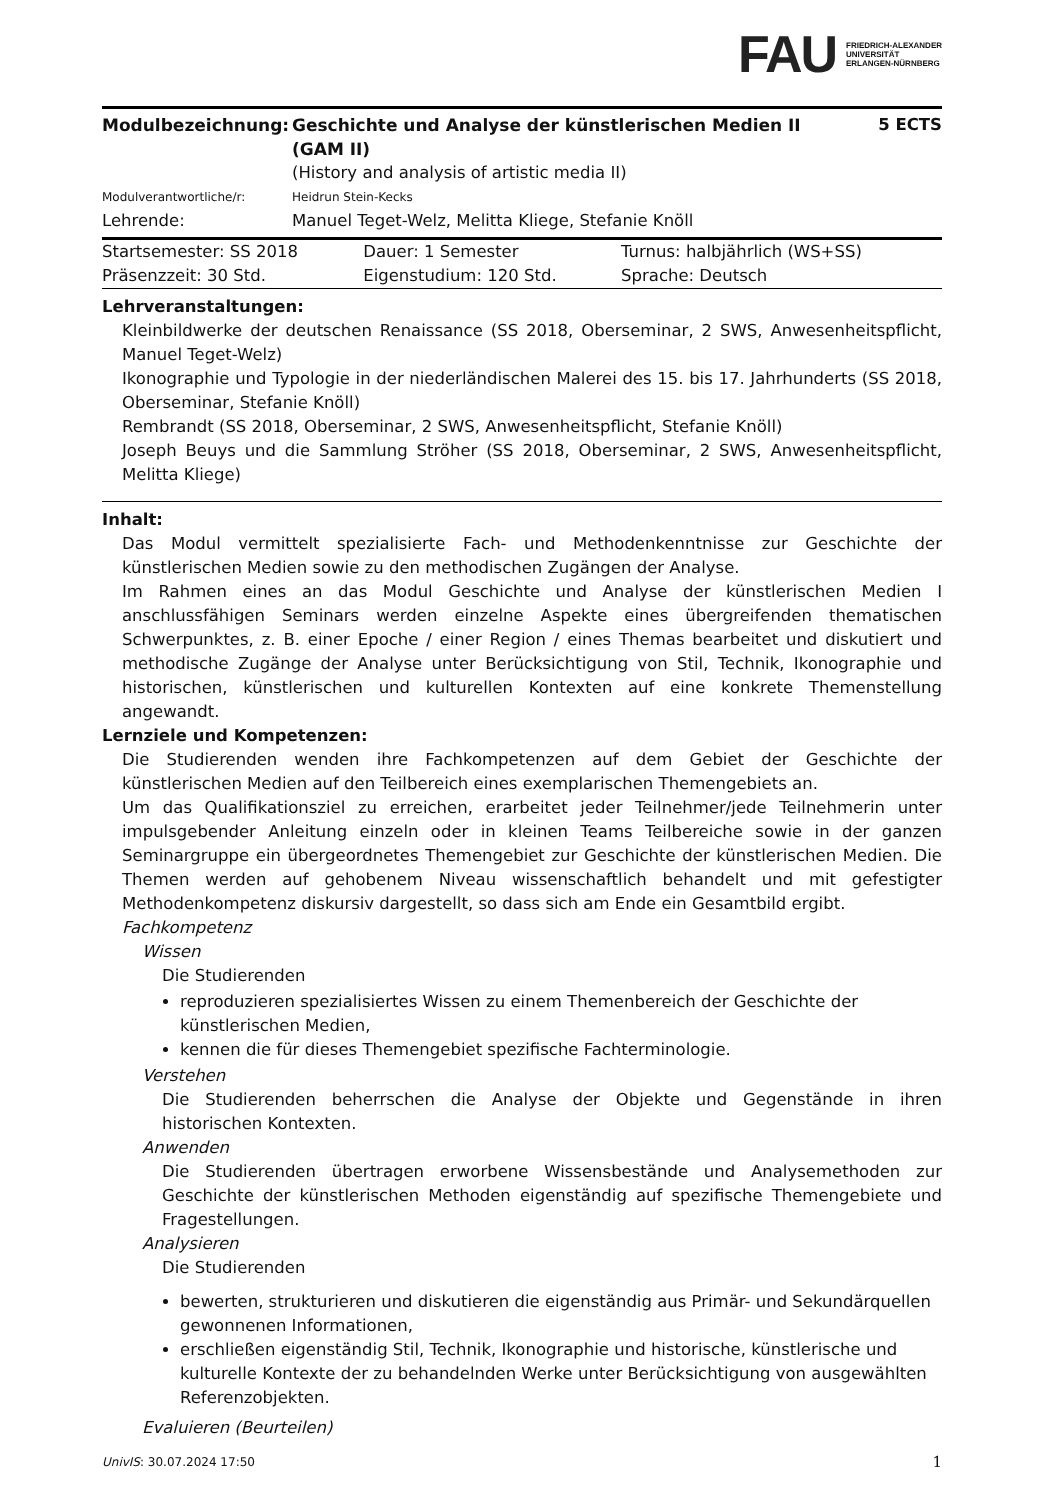FAU FRIEDRICH-ALEXANDER
UNIVERSITÄT
ERLANGEN-NÜRNBERG
| Modulbezeichnung: | Geschichte und Analyse der künstlerischen Medien II (GAM II) | 5 ECTS |
| | (History and analysis of artistic media II) | |
| Modulverantwortliche/r: | Heidrun Stein-Kecks | |
| Lehrende: | Manuel Teget-Welz, Melitta Kliege, Stefanie Knöll | |
| Startsemester: SS 2018 | Dauer: 1 Semester | Turnus: halbjährlich (WS+SS) |
| Präsenzzeit: 30 Std. | Eigenstudium: 120 Std. | Sprache: Deutsch |
Lehrveranstaltungen:
Kleinbildwerke der deutschen Renaissance (SS 2018, Oberseminar, 2 SWS, Anwesenheitspflicht, Manuel Teget-Welz)
Ikonographie und Typologie in der niederländischen Malerei des 15. bis 17. Jahrhunderts (SS 2018, Oberseminar, Stefanie Knöll)
Rembrandt (SS 2018, Oberseminar, 2 SWS, Anwesenheitspflicht, Stefanie Knöll)
Joseph Beuys und die Sammlung Ströher (SS 2018, Oberseminar, 2 SWS, Anwesenheitspflicht, Melitta Kliege)
Inhalt:
Das Modul vermittelt spezialisierte Fach- und Methodenkenntnisse zur Geschichte der künstlerischen Medien sowie zu den methodischen Zugängen der Analyse.
Im Rahmen eines an das Modul Geschichte und Analyse der künstlerischen Medien I anschlussfähigen Seminars werden einzelne Aspekte eines übergreifenden thematischen Schwerpunktes, z. B. einer Epoche / einer Region / eines Themas bearbeitet und diskutiert und methodische Zugänge der Analyse unter Berücksichtigung von Stil, Technik, Ikonographie und historischen, künstlerischen und kulturellen Kontexten auf eine konkrete Themenstellung angewandt.
Lernziele und Kompetenzen:
Die Studierenden wenden ihre Fachkompetenzen auf dem Gebiet der Geschichte der künstlerischen Medien auf den Teilbereich eines exemplarischen Themengebiets an.
Um das Qualifikationsziel zu erreichen, erarbeitet jeder Teilnehmer/jede Teilnehmerin unter impulsgebender Anleitung einzeln oder in kleinen Teams Teilbereiche sowie in der ganzen Seminargruppe ein übergeordnetes Themengebiet zur Geschichte der künstlerischen Medien. Die Themen werden auf gehobenem Niveau wissenschaftlich behandelt und mit gefestigter Methodenkompetenz diskursiv dargestellt, so dass sich am Ende ein Gesamtbild ergibt.
Fachkompetenz
Wissen
Die Studierenden
reproduzieren spezialisiertes Wissen zu einem Themenbereich der Geschichte der künstlerischen Medien,
kennen die für dieses Themengebiet spezifische Fachterminologie.
Verstehen
Die Studierenden beherrschen die Analyse der Objekte und Gegenstände in ihren historischen Kontexten.
Anwenden
Die Studierenden übertragen erworbene Wissensbestände und Analysemethoden zur Geschichte der künstlerischen Methoden eigenständig auf spezifische Themengebiete und Fragestellungen.
Analysieren
Die Studierenden
bewerten, strukturieren und diskutieren die eigenständig aus Primär- und Sekundärquellen gewonnenen Informationen,
erschließen eigenständig Stil, Technik, Ikonographie und historische, künstlerische und kulturelle Kontexte der zu behandelnden Werke unter Berücksichtigung von ausgewählten Referenzobjekten.
Evaluieren (Beurteilen)
UnivIS: 30.07.2024 17:50 1